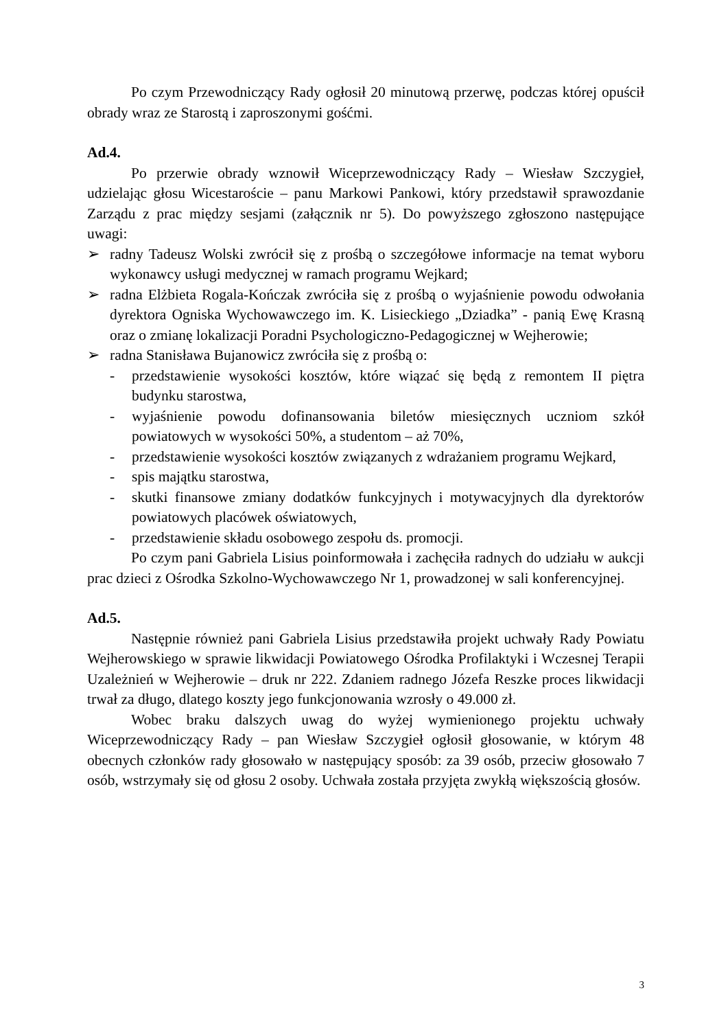Po czym Przewodniczący Rady ogłosił 20 minutową przerwę, podczas której opuścił obrady wraz ze Starostą i zaproszonymi gośćmi.
Ad.4.
Po przerwie obrady wznowił Wiceprzewodniczący Rady – Wiesław Szczygieł, udzielając głosu Wicestaroście – panu Markowi Pankowi, który przedstawił sprawozdanie Zarządu z prac między sesjami (załącznik nr 5). Do powyższego zgłoszono następujące uwagi:
➢ radny Tadeusz Wolski zwrócił się z prośbą o szczegółowe informacje na temat wyboru wykonawcy usługi medycznej w ramach programu Wejkard;
➢ radna Elżbieta Rogala-Kończak zwróciła się z prośbą o wyjaśnienie powodu odwołania dyrektora Ogniska Wychowawczego im. K. Lisieckiego „Dziadka” - panią Ewę Krasną oraz o zmianę lokalizacji Poradni Psychologiczno-Pedagogicznej w Wejherowie;
➢ radna Stanisława Bujanowicz zwróciła się z prośbą o:
- przedstawienie wysokości kosztów, które wiązać się będą z remontem II piętra budynku starostwa,
- wyjaśnienie powodu dofinansowania biletów miesięcznych uczniom szkół powiatowych w wysokości 50%, a studentom – aż 70%,
- przedstawienie wysokości kosztów związanych z wdrażaniem programu Wejkard,
- spis majątku starostwa,
- skutki finansowe zmiany dodatków funkcyjnych i motywacyjnych dla dyrektorów powiatowych placówek oświatowych,
- przedstawienie składu osobowego zespołu ds. promocji.
Po czym pani Gabriela Lisius poinformowała i zachęciła radnych do udziału w aukcji prac dzieci z Ośrodka Szkolno-Wychowawczego Nr 1, prowadzonej w sali konferencyjnej.
Ad.5.
Następnie również pani Gabriela Lisius przedstawiła projekt uchwały Rady Powiatu Wejherowskiego w sprawie likwidacji Powiatowego Ośrodka Profilaktyki i Wczesnej Terapii Uzależnień w Wejherowie – druk nr 222. Zdaniem radnego Józefa Reszke proces likwidacji trwał za długo, dlatego koszty jego funkcjonowania wzrosły o 49.000 zł.
Wobec braku dalszych uwag do wyżej wymienionego projektu uchwały Wiceprzewodniczący Rady – pan Wiesław Szczygieł ogłosił głosowanie, w którym 48 obecnych członków rady głosowało w następujący sposób: za 39 osób, przeciw głosowało 7 osób, wstrzymały się od głosu 2 osoby. Uchwała została przyjęta zwykłą większością głosów.
3